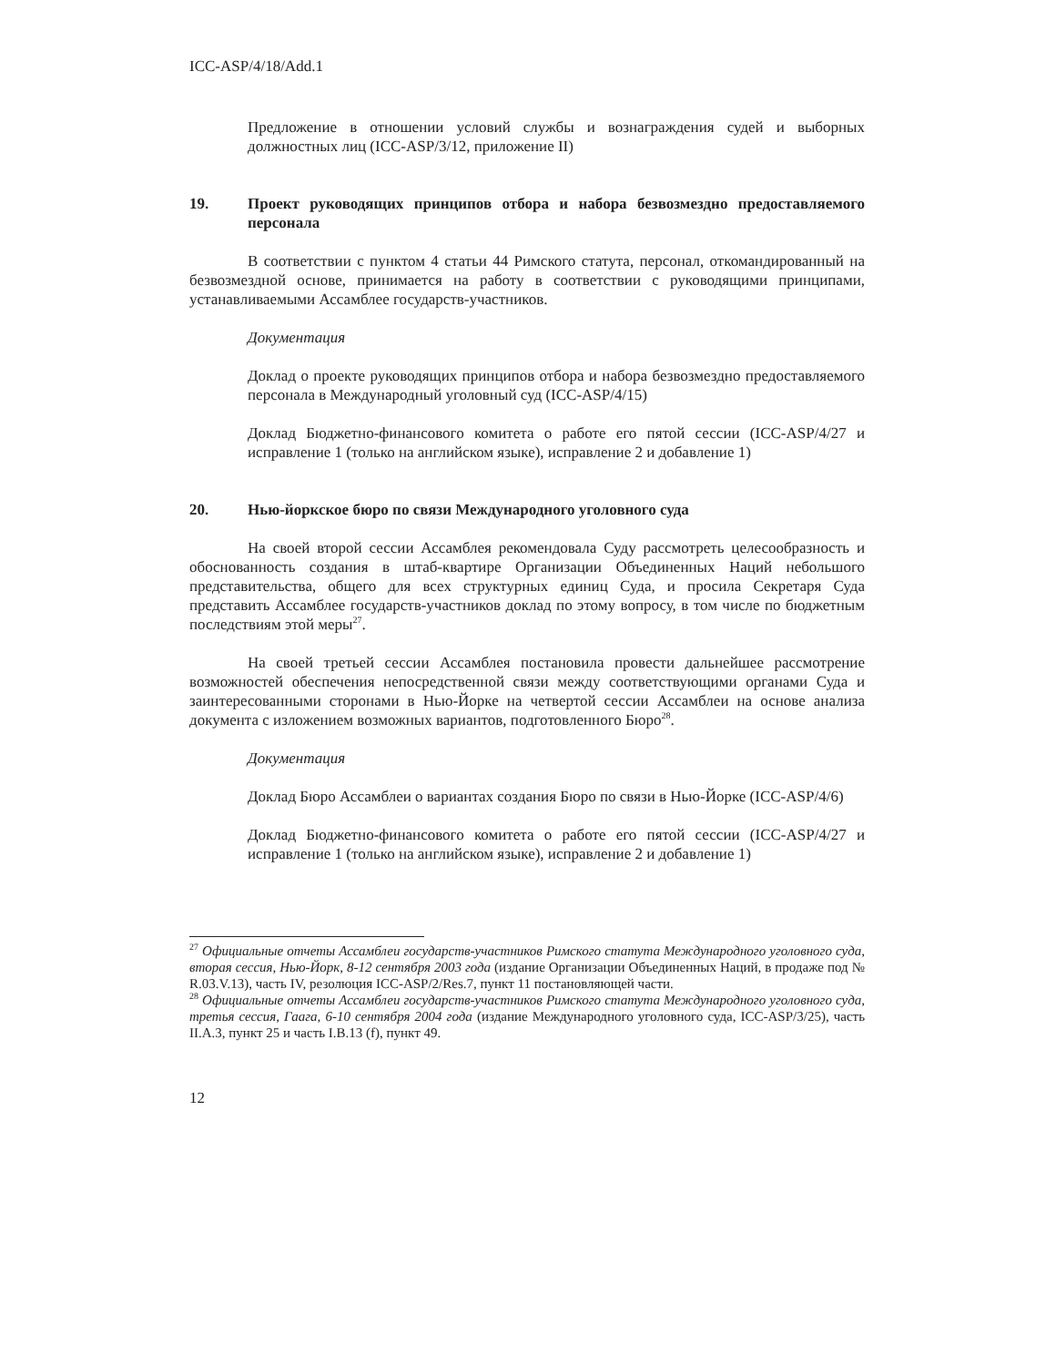ICC-ASP/4/18/Add.1
Предложение в отношении условий службы и вознаграждения судей и выборных должностных лиц (ICC-ASP/3/12, приложение II)
19. Проект руководящих принципов отбора и набора безвозмездно предоставляемого персонала
В соответствии с пунктом 4 статьи 44 Римского статута, персонал, откомандированный на безвозмездной основе, принимается на работу в соответствии с руководящими принципами, устанавливаемыми Ассамблее государств-участников.
Документация
Доклад о проекте руководящих принципов отбора и набора безвозмездно предоставляемого персонала в Международный уголовный суд (ICC-ASP/4/15)
Доклад Бюджетно-финансового комитета о работе его пятой сессии (ICC-ASP/4/27 и исправление 1 (только на английском языке), исправление 2 и добавление 1)
20. Нью-йоркское бюро по связи Международного уголовного суда
На своей второй сессии Ассамблея рекомендовала Суду рассмотреть целесообразность и обоснованность создания в штаб-квартире Организации Объединенных Наций небольшого представительства, общего для всех структурных единиц Суда, и просила Секретаря Суда представить Ассамблее государств-участников доклад по этому вопросу, в том числе по бюджетным последствиям этой меры<sup>27</sup>.
На своей третьей сессии Ассамблея постановила провести дальнейшее рассмотрение возможностей обеспечения непосредственной связи между соответствующими органами Суда и заинтересованными сторонами в Нью-Йорке на четвертой сессии Ассамблеи на основе анализа документа с изложением возможных вариантов, подготовленного Бюро<sup>28</sup>.
Документация
Доклад Бюро Ассамблеи о вариантах создания Бюро по связи в Нью-Йорке (ICC-ASP/4/6)
Доклад Бюджетно-финансового комитета о работе его пятой сессии (ICC-ASP/4/27 и исправление 1 (только на английском языке), исправление 2 и добавление 1)
<sup>27</sup> Официальные отчеты Ассамблеи государств-участников Римского статута Международного уголовного суда, вторая сессия, Нью-Йорк, 8-12 сентября 2003 года (издание Организации Объединенных Наций, в продаже под № R.03.V.13), часть IV, резолюция ICC-ASP/2/Res.7, пункт 11 постановляющей части.
<sup>28</sup> Официальные отчеты Ассамблеи государств-участников Римского статута Международного уголовного суда, третья сессия, Гаага, 6-10 сентября 2004 года (издание Международного уголовного суда, ICC-ASP/3/25), часть II.A.3, пункт 25 и часть I.B.13 (f), пункт 49.
12